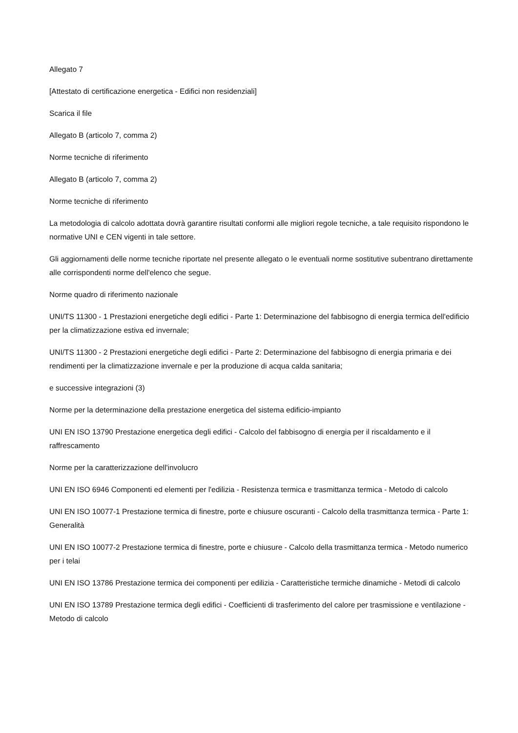Allegato 7
[Attestato di certificazione energetica - Edifici non residenziali]
Scarica il file
Allegato B (articolo 7, comma 2)
Norme tecniche di riferimento
Allegato B (articolo 7, comma 2)
Norme tecniche di riferimento
La metodologia di calcolo adottata dovrà garantire risultati conformi alle migliori regole tecniche, a tale requisito rispondono le normative UNI e CEN vigenti in tale settore.
Gli aggiornamenti delle norme tecniche riportate nel presente allegato o le eventuali norme sostitutive subentrano direttamente alle corrispondenti norme dell'elenco che segue.
Norme quadro di riferimento nazionale
UNI/TS 11300 - 1 Prestazioni energetiche degli edifici - Parte 1: Determinazione del fabbisogno di energia termica dell'edificio per la climatizzazione estiva ed invernale;
UNI/TS 11300 - 2 Prestazioni energetiche degli edifici - Parte 2: Determinazione del fabbisogno di energia primaria e dei rendimenti per la climatizzazione invernale e per la produzione di acqua calda sanitaria;
e successive integrazioni (3)
Norme per la determinazione della prestazione energetica del sistema edificio-impianto
UNI EN ISO 13790 Prestazione energetica degli edifici - Calcolo del fabbisogno di energia per il riscaldamento e il raffrescamento
Norme per la caratterizzazione dell'involucro
UNI EN ISO 6946 Componenti ed elementi per l'edilizia - Resistenza termica e trasmittanza termica - Metodo di calcolo
UNI EN ISO 10077-1 Prestazione termica di finestre, porte e chiusure oscuranti - Calcolo della trasmittanza termica - Parte 1: Generalità
UNI EN ISO 10077-2 Prestazione termica di finestre, porte e chiusure - Calcolo della trasmittanza termica - Metodo numerico per i telai
UNI EN ISO 13786 Prestazione termica dei componenti per edilizia - Caratteristiche termiche dinamiche - Metodi di calcolo
UNI EN ISO 13789 Prestazione termica degli edifici - Coefficienti di trasferimento del calore per trasmissione e ventilazione - Metodo di calcolo